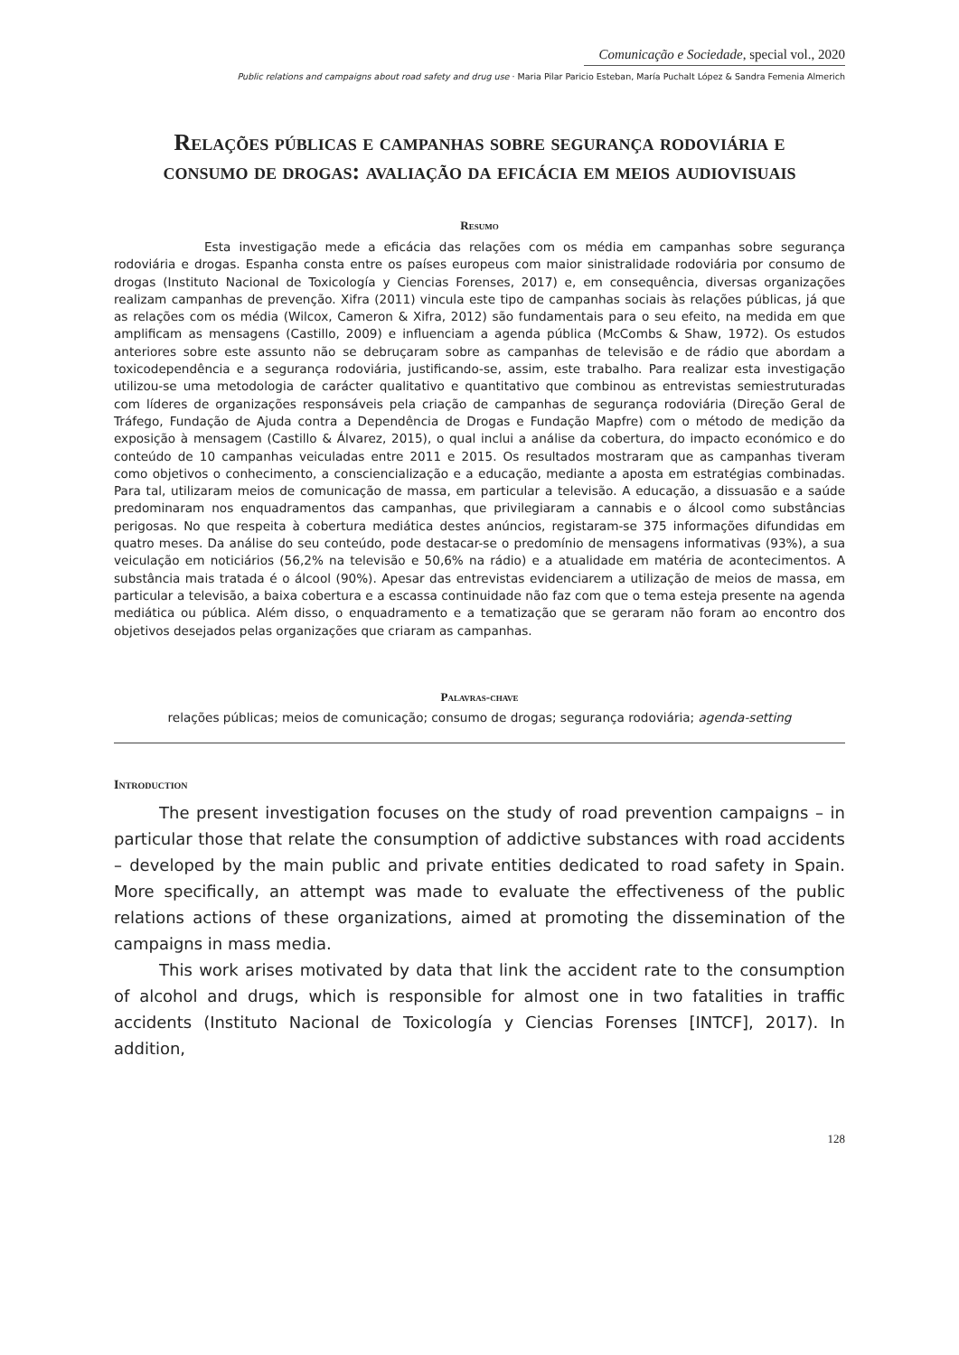Comunicação e Sociedade, special vol., 2020
Public relations and campaigns about road safety and drug use · Maria Pilar Paricio Esteban, María Puchalt López & Sandra Femenia Almerich
Relações públicas e campanhas sobre segurança rodoviária e consumo de drogas: avaliação da eficácia em meios audiovisuais
Resumo
Esta investigação mede a eficácia das relações com os média em campanhas sobre segurança rodoviária e drogas. Espanha consta entre os países europeus com maior sinistralidade rodoviária por consumo de drogas (Instituto Nacional de Toxicología y Ciencias Forenses, 2017) e, em consequência, diversas organizações realizam campanhas de prevenção. Xifra (2011) vincula este tipo de campanhas sociais às relações públicas, já que as relações com os média (Wilcox, Cameron & Xifra, 2012) são fundamentais para o seu efeito, na medida em que amplificam as mensagens (Castillo, 2009) e influenciam a agenda pública (McCombs & Shaw, 1972). Os estudos anteriores sobre este assunto não se debruçaram sobre as campanhas de televisão e de rádio que abordam a toxicodependência e a segurança rodoviária, justificando-se, assim, este trabalho. Para realizar esta investigação utilizou-se uma metodologia de carácter qualitativo e quantitativo que combinou as entrevistas semiestruturadas com líderes de organizações responsáveis pela criação de campanhas de segurança rodoviária (Direção Geral de Tráfego, Fundação de Ajuda contra a Dependência de Drogas e Fundação Mapfre) com o método de medição da exposição à mensagem (Castillo & Álvarez, 2015), o qual inclui a análise da cobertura, do impacto económico e do conteúdo de 10 campanhas veiculadas entre 2011 e 2015. Os resultados mostraram que as campanhas tiveram como objetivos o conhecimento, a consciencialização e a educação, mediante a aposta em estratégias combinadas. Para tal, utilizaram meios de comunicação de massa, em particular a televisão. A educação, a dissuasão e a saúde predominaram nos enquadramentos das campanhas, que privilegiaram a cannabis e o álcool como substâncias perigosas. No que respeita à cobertura mediática destes anúncios, registaram-se 375 informações difundidas em quatro meses. Da análise do seu conteúdo, pode destacar-se o predomínio de mensagens informativas (93%), a sua veiculação em noticiários (56,2% na televisão e 50,6% na rádio) e a atualidade em matéria de acontecimentos. A substância mais tratada é o álcool (90%). Apesar das entrevistas evidenciarem a utilização de meios de massa, em particular a televisão, a baixa cobertura e a escassa continuidade não faz com que o tema esteja presente na agenda mediática ou pública. Além disso, o enquadramento e a tematização que se geraram não foram ao encontro dos objetivos desejados pelas organizações que criaram as campanhas.
Palavras-chave
relações públicas; meios de comunicação; consumo de drogas; segurança rodoviária; agenda-setting
Introduction
The present investigation focuses on the study of road prevention campaigns – in particular those that relate the consumption of addictive substances with road accidents – developed by the main public and private entities dedicated to road safety in Spain. More specifically, an attempt was made to evaluate the effectiveness of the public relations actions of these organizations, aimed at promoting the dissemination of the campaigns in mass media.
This work arises motivated by data that link the accident rate to the consumption of alcohol and drugs, which is responsible for almost one in two fatalities in traffic accidents (Instituto Nacional de Toxicología y Ciencias Forenses [INTCF], 2017). In addition,
128